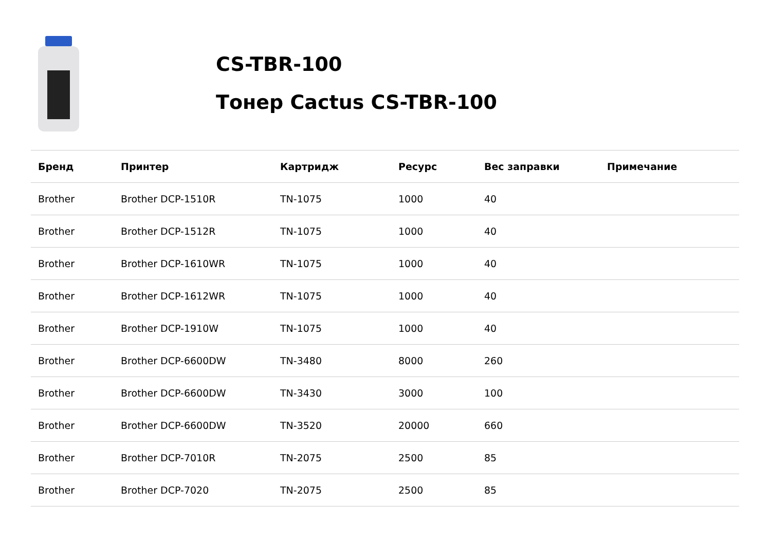CS-TBR-100
Тонер Cactus CS-TBR-100
| Бренд | Принтер | Картридж | Ресурс | Вес заправки | Примечание |
| --- | --- | --- | --- | --- | --- |
| Brother | Brother DCP-1510R | TN-1075 | 1000 | 40 | |
| Brother | Brother DCP-1512R | TN-1075 | 1000 | 40 | |
| Brother | Brother DCP-1610WR | TN-1075 | 1000 | 40 | |
| Brother | Brother DCP-1612WR | TN-1075 | 1000 | 40 | |
| Brother | Brother DCP-1910W | TN-1075 | 1000 | 40 | |
| Brother | Brother DCP-6600DW | TN-3480 | 8000 | 260 | |
| Brother | Brother DCP-6600DW | TN-3430 | 3000 | 100 | |
| Brother | Brother DCP-6600DW | TN-3520 | 20000 | 660 | |
| Brother | Brother DCP-7010R | TN-2075 | 2500 | 85 | |
| Brother | Brother DCP-7020 | TN-2075 | 2500 | 85 | |